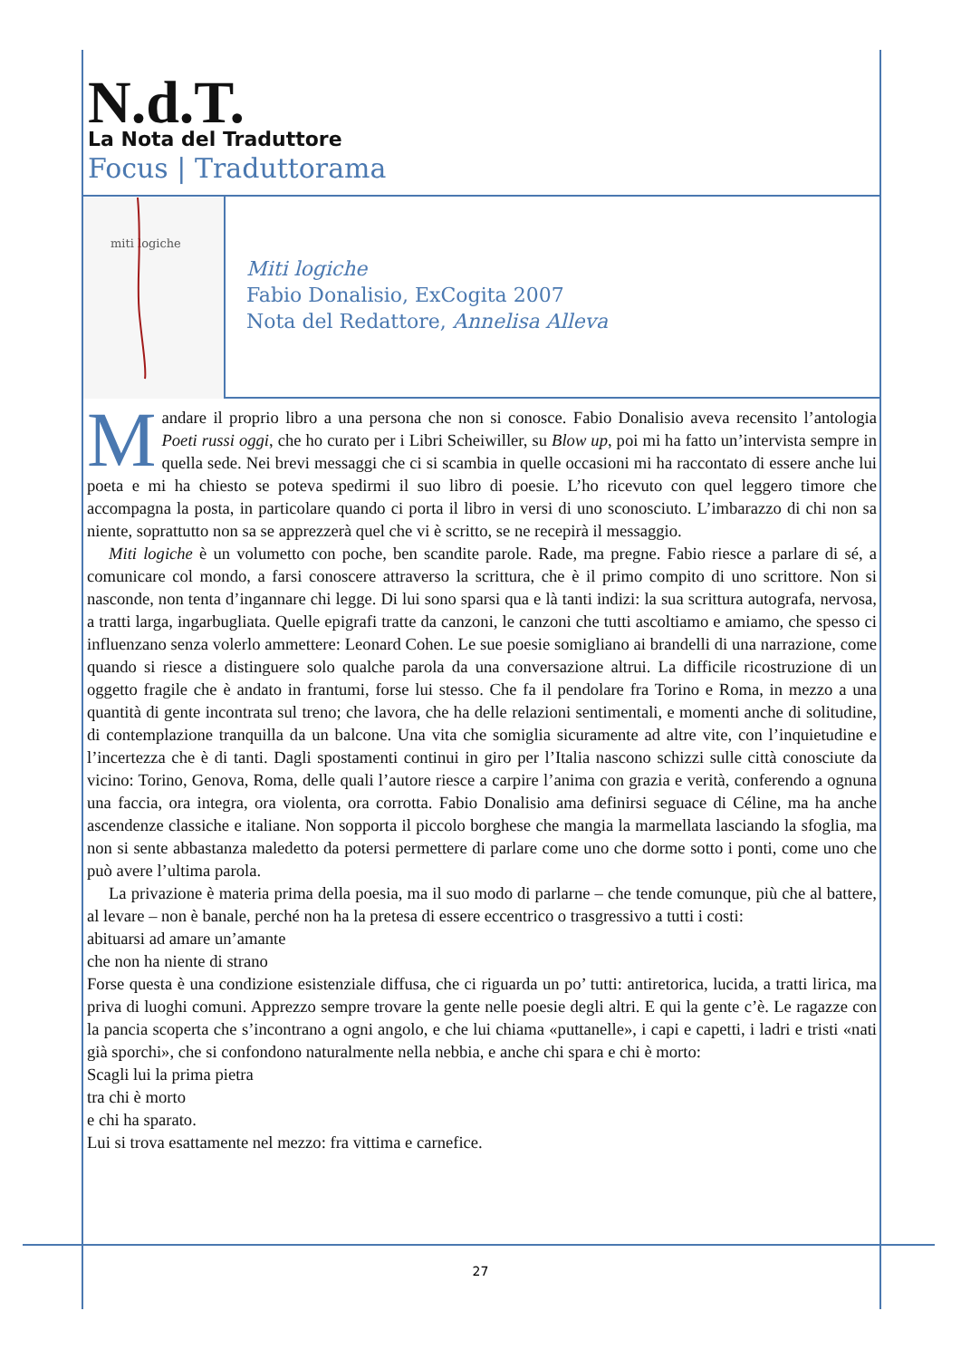N.d.T.
La Nota del Traduttore
Focus | Traduttorama
miti logiche
Miti logiche
Fabio Donalisio, ExCogita 2007
Nota del Redattore, Annelisa Alleva
Mandare il proprio libro a una persona che non si conosce. Fabio Donalisio aveva recensito l’antologia Poeti russi oggi, che ho curato per i Libri Scheiwiller, su Blow up, poi mi ha fatto un’intervista sempre in quella sede. Nei brevi messaggi che ci si scambia in quelle occasioni mi ha raccontato di essere anche lui poeta e mi ha chiesto se poteva spedirmi il suo libro di poesie. L’ho ricevuto con quel leggero timore che accompagna la posta, in particolare quando ci porta il libro in versi di uno sconosciuto. L’imbarazzo di chi non sa niente, soprattutto non sa se apprezzerà quel che vi è scritto, se ne recepirà il messaggio.
Miti logiche è un volumetto con poche, ben scandite parole. Rade, ma pregne. Fabio riesce a parlare di sé, a comunicare col mondo, a farsi conoscere attraverso la scrittura, che è il primo compito di uno scrittore. Non si nasconde, non tenta d’ingannare chi legge. Di lui sono sparsi qua e là tanti indizi: la sua scrittura autografa, nervosa, a tratti larga, ingarbugliata. Quelle epigrafi tratte da canzoni, le canzoni che tutti ascoltiamo e amiamo, che spesso ci influenzano senza volerlo ammettere: Leonard Cohen. Le sue poesie somigliano ai brandelli di una narrazione, come quando si riesce a distinguere solo qualche parola da una conversazione altrui. La difficile ricostruzione di un oggetto fragile che è andato in frantumi, forse lui stesso. Che fa il pendolare fra Torino e Roma, in mezzo a una quantità di gente incontrata sul treno; che lavora, che ha delle relazioni sentimentali, e momenti anche di solitudine, di contemplazione tranquilla da un balcone. Una vita che somiglia sicuramente ad altre vite, con l’inquietudine e l’incertezza che è di tanti. Dagli spostamenti continui in giro per l’Italia nascono schizzi sulle città conosciute da vicino: Torino, Genova, Roma, delle quali l’autore riesce a carpire l’anima con grazia e verità, conferendo a ognuna una faccia, ora integra, ora violenta, ora corrotta. Fabio Donalisio ama definirsi seguace di Céline, ma ha anche ascendenze classiche e italiane. Non sopporta il piccolo borghese che mangia la marmellata lasciando la sfoglia, ma non si sente abbastanza maledetto da potersi permettere di parlare come uno che dorme sotto i ponti, come uno che può avere l’ultima parola.
La privazione è materia prima della poesia, ma il suo modo di parlarne – che tende comunque, più che al battere, al levare – non è banale, perché non ha la pretesa di essere eccentrico o trasgressivo a tutti i costi:
abituarsi ad amare un’amante
che non ha niente di strano
Forse questa è una condizione esistenziale diffusa, che ci riguarda un po’ tutti: antiretorica, lucida, a tratti lirica, ma priva di luoghi comuni. Apprezzo sempre trovare la gente nelle poesie degli altri. E qui la gente c’è. Le ragazze con la pancia scoperta che s’incontrano a ogni angolo, e che lui chiama «puttanelle», i capi e capetti, i ladri e tristi «nati già sporchi», che si confondono naturalmente nella nebbia, e anche chi spara e chi è morto:
Scagli lui la prima pietra
tra chi è morto
e chi ha sparato.
Lui si trova esattamente nel mezzo: fra vittima e carnefice.
27